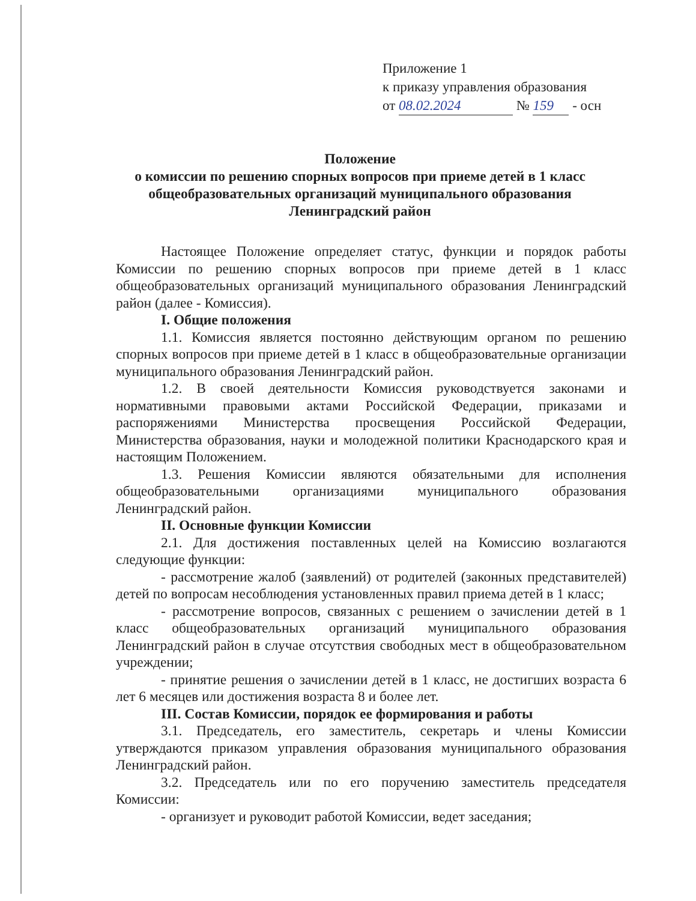Приложение 1
к приказу управления образования
от 08.02.2024 № 159 - осн
Положение
о комиссии по решению спорных вопросов при приеме детей в 1 класс общеобразовательных организаций муниципального образования Ленинградский район
Настоящее Положение определяет статус, функции и порядок работы Комиссии по решению спорных вопросов при приеме детей в 1 класс общеобразовательных организаций муниципального образования Ленинградский район (далее - Комиссия).
I. Общие положения
1.1. Комиссия является постоянно действующим органом по решению спорных вопросов при приеме детей в 1 класс в общеобразовательные организации муниципального образования Ленинградский район.
1.2. В своей деятельности Комиссия руководствуется законами и нормативными правовыми актами Российской Федерации, приказами и распоряжениями Министерства просвещения Российской Федерации, Министерства образования, науки и молодежной политики Краснодарского края и настоящим Положением.
1.3. Решения Комиссии являются обязательными для исполнения общеобразовательными организациями муниципального образования Ленинградский район.
II. Основные функции Комиссии
2.1. Для достижения поставленных целей на Комиссию возлагаются следующие функции:
- рассмотрение жалоб (заявлений) от родителей (законных представителей) детей по вопросам несоблюдения установленных правил приема детей в 1 класс;
- рассмотрение вопросов, связанных с решением о зачислении детей в 1 класс общеобразовательных организаций муниципального образования Ленинградский район в случае отсутствия свободных мест в общеобразовательном учреждении;
- принятие решения о зачислении детей в 1 класс, не достигших возраста 6 лет 6 месяцев или достижения возраста 8 и более лет.
III. Состав Комиссии, порядок ее формирования и работы
3.1. Председатель, его заместитель, секретарь и члены Комиссии утверждаются приказом управления образования муниципального образования Ленинградский район.
3.2. Председатель или по его поручению заместитель председателя Комиссии:
- организует и руководит работой Комиссии, ведет заседания;